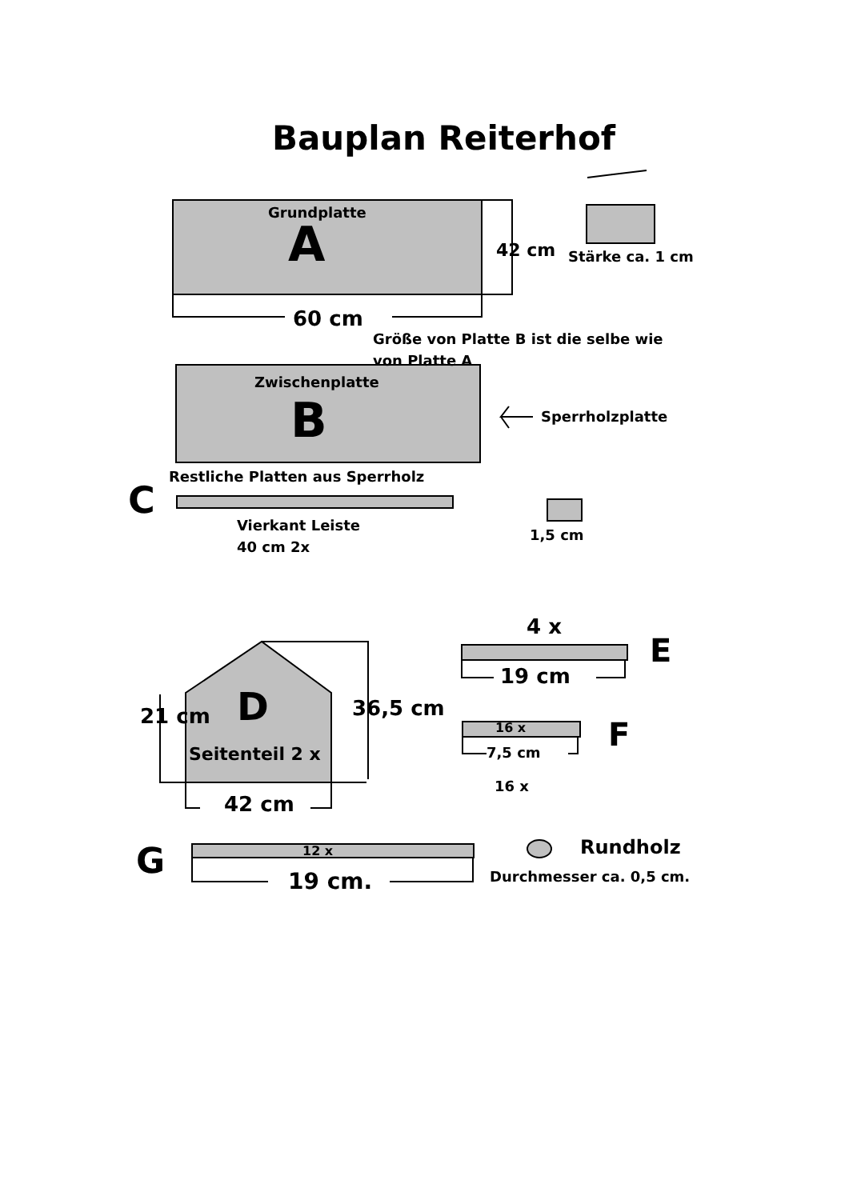Bauplan Reiterhof
Grundplatte
A 42 cm Stärke ca. 1 cm
60 cm
Größe von Platte B ist die selbe wie
von Platte A
Zwischenplatte
B Sperrholzplatte
Restliche Platten aus Sperrholz
C
Vierkant Leiste
40 cm 2x
1,5 cm
4 x
E
19 cm
D
21 cm 36,5 cm
16 x F
7,5 cm
Seitenteil 2 x
16 x
42 cm
Rundholz
12 x
G Durchmesser ca. 0,5 cm.
19 cm.